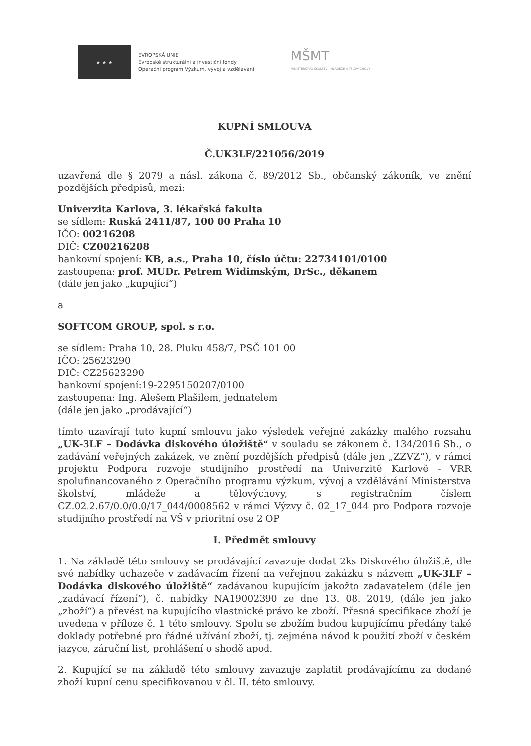★ ★ ★
EVROPSKÁ UNIE
Evropské strukturální a investiční fondy
Operační program Výzkum, vývoj a vzdělávání
MŠMT
MINISTERSTVO ŠKOLSTVÍ, MLÁDEŽE A TĚLOVÝCHOVY
KUPNÍ SMLOUVA
Č.UK3LF/221056/2019
uzavřená dle § 2079 a násl. zákona č. 89/2012 Sb., občanský zákoník, ve znění pozdějších předpisů, mezi:
Univerzita Karlova, 3. lékařská fakulta
se sídlem: Ruská 2411/87, 100 00 Praha 10
IČO: 00216208
DIČ: CZ00216208
bankovní spojení: KB, a.s., Praha 10, číslo účtu: 22734101/0100
zastoupena: prof. MUDr. Petrem Widimským, DrSc., děkanem
(dále jen jako „kupující“)
a
SOFTCOM GROUP, spol. s r.o.
se sídlem: Praha 10, 28. Pluku 458/7, PSČ 101 00
IČO: 25623290
DIČ: CZ25623290
bankovní spojení:19-2295150207/0100
zastoupena: Ing. Alešem Plašilem, jednatelem
(dále jen jako „prodávající“)
tímto uzavírají tuto kupní smlouvu jako výsledek veřejné zakázky malého rozsahu „UK-3LF – Dodávka diskového úložiště“ v souladu se zákonem č. 134/2016 Sb., o zadávání veřejných zakázek, ve znění pozdějších předpisů (dále jen „ZZVZ“), v rámci projektu Podpora rozvoje studijního prostředí na Univerzitě Karlově - VRR spolufinancovaného z Operačního programu výzkum, vývoj a vzdělávání Ministerstva školství, mládeže a tělovýchovy, s registračním číslem CZ.02.2.67/0.0/0.0/17_044/0008562 v rámci Výzvy č. 02_17_044 pro Podpora rozvoje studijního prostředí na VŠ v prioritní ose 2 OP
I. Předmět smlouvy
1. Na základě této smlouvy se prodávající zavazuje dodat 2ks Diskového úložiště, dle své nabídky uchazeče v zadávacím řízení na veřejnou zakázku s názvem „UK-3LF – Dodávka diskového úložiště“ zadávanou kupujícím jakožto zadavatelem (dále jen „zadávací řízení“), č. nabídky NA19002390 ze dne 13. 08. 2019, (dále jen jako „zboží“) a převést na kupujícího vlastnické právo ke zboží. Přesná specifikace zboží je uvedena v příloze č. 1 této smlouvy. Spolu se zbožím budou kupujícímu předány také doklady potřebné pro řádné užívání zboží, tj. zejména návod k použití zboží v českém jazyce, záruční list, prohlášení o shodě apod.
2. Kupující se na základě této smlouvy zavazuje zaplatit prodávajícímu za dodané zboží kupní cenu specifikovanou v čl. II. této smlouvy.